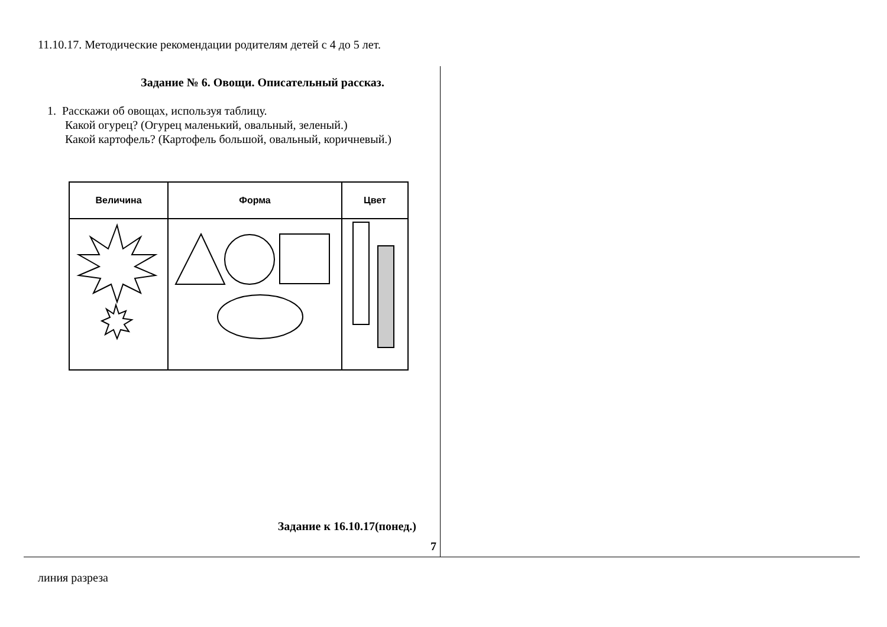11.10.17. Методические рекомендации родителям детей с 4 до 5 лет.
Задание № 6. Овощи. Описательный рассказ.
1. Расскажи об овощах, используя таблицу.
Какой огурец? (Огурец маленький, овальный, зеленый.)
Какой картофель? (Картофель большой, овальный, коричневый.)
| Величина | Форма | Цвет |
| --- | --- | --- |
Задание к 16.10.17(понед.)
7
линия разреза